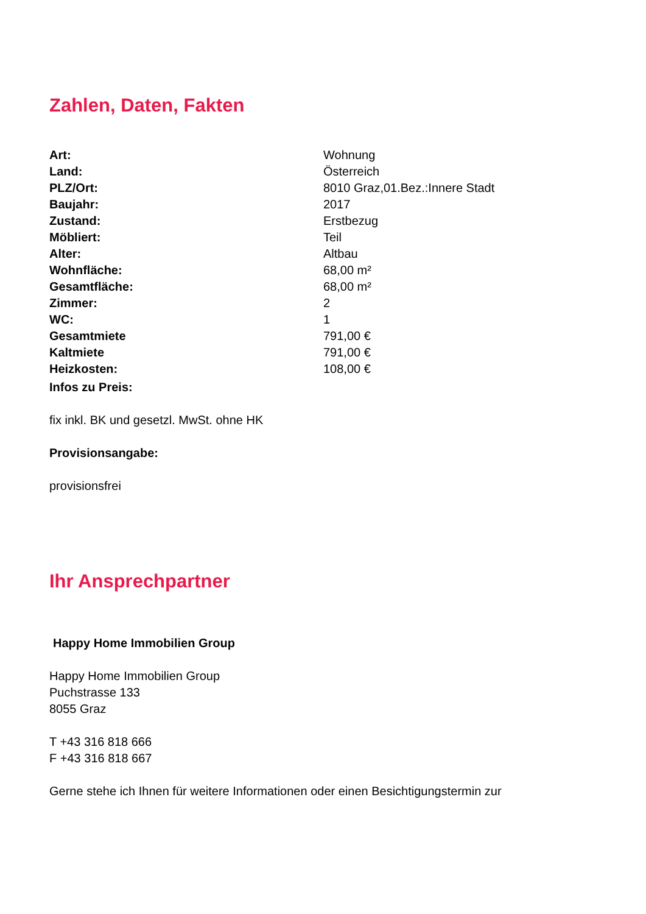Zahlen, Daten, Fakten
| Art: | Wohnung |
| Land: | Österreich |
| PLZ/Ort: | 8010 Graz,01.Bez.:Innere Stadt |
| Baujahr: | 2017 |
| Zustand: | Erstbezug |
| Möbliert: | Teil |
| Alter: | Altbau |
| Wohnfläche: | 68,00 m² |
| Gesamtfläche: | 68,00 m² |
| Zimmer: | 2 |
| WC: | 1 |
| Gesamtmiete | 791,00 € |
| Kaltmiete | 791,00 € |
| Heizkosten: | 108,00 € |
Infos zu Preis:
fix inkl. BK und gesetzl. MwSt. ohne HK
Provisionsangabe:
provisionsfrei
Ihr Ansprechpartner
Happy Home Immobilien Group
Happy Home Immobilien Group
Puchstrasse 133
8055 Graz
T +43 316 818 666
F +43 316 818 667
Gerne stehe ich Ihnen für weitere Informationen oder einen Besichtigungstermin zur